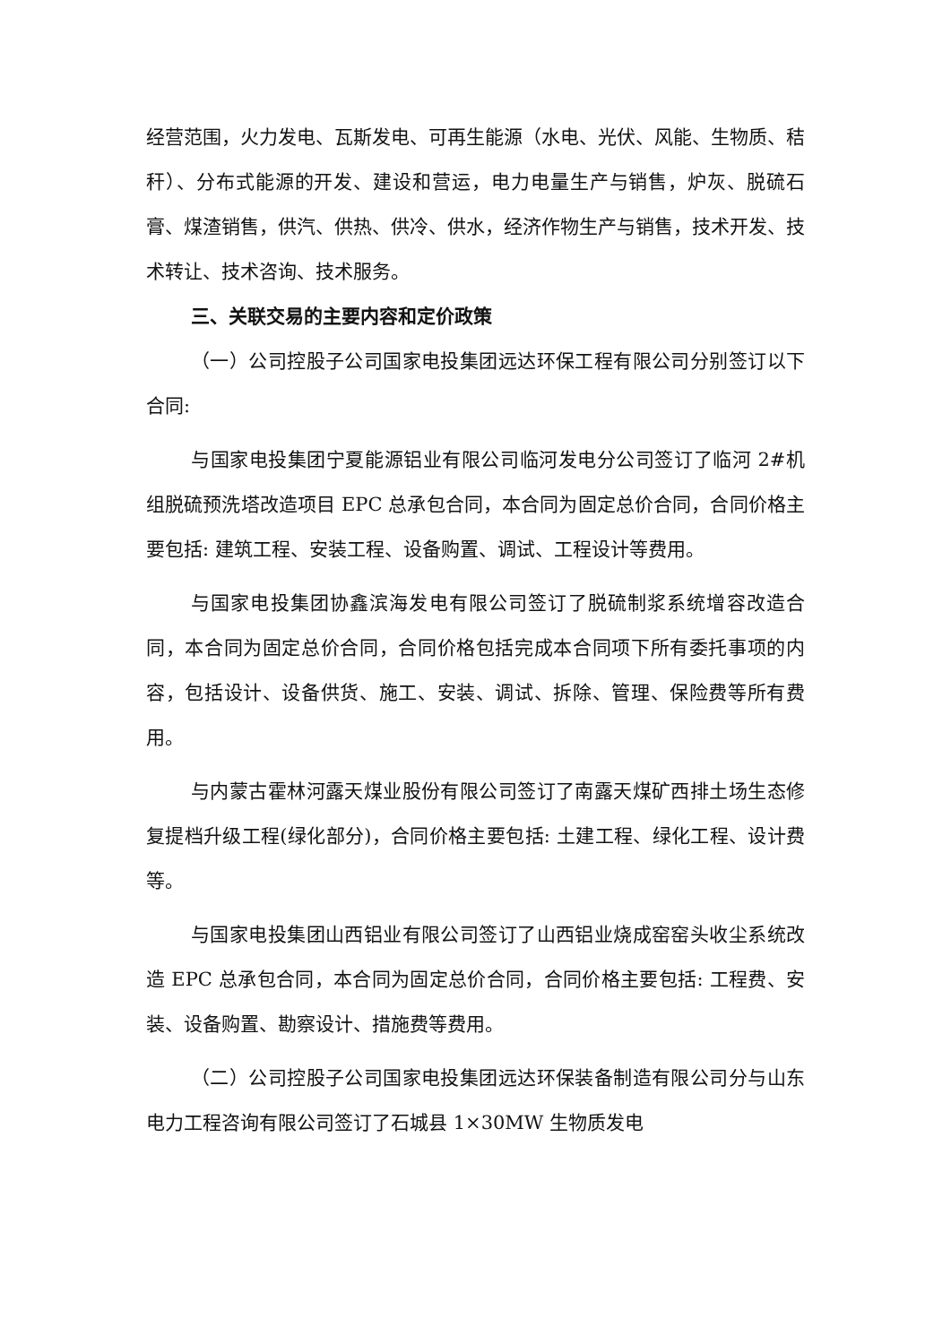经营范围，火力发电、瓦斯发电、可再生能源（水电、光伏、风能、生物质、秸秆）、分布式能源的开发、建设和营运，电力电量生产与销售，炉灰、脱硫石膏、煤渣销售，供汽、供热、供冷、供水，经济作物生产与销售，技术开发、技术转让、技术咨询、技术服务。
三、关联交易的主要内容和定价政策
（一）公司控股子公司国家电投集团远达环保工程有限公司分别签订以下合同:
与国家电投集团宁夏能源铝业有限公司临河发电分公司签订了临河 2#机组脱硫预洗塔改造项目 EPC 总承包合同，本合同为固定总价合同，合同价格主要包括: 建筑工程、安装工程、设备购置、调试、工程设计等费用。
与国家电投集团协鑫滨海发电有限公司签订了脱硫制浆系统增容改造合同，本合同为固定总价合同，合同价格包括完成本合同项下所有委托事项的内容，包括设计、设备供货、施工、安装、调试、拆除、管理、保险费等所有费用。
与内蒙古霍林河露天煤业股份有限公司签订了南露天煤矿西排土场生态修复提档升级工程(绿化部分)，合同价格主要包括: 土建工程、绿化工程、设计费等。
与国家电投集团山西铝业有限公司签订了山西铝业烧成窑窑头收尘系统改造 EPC 总承包合同，本合同为固定总价合同，合同价格主要包括: 工程费、安装、设备购置、勘察设计、措施费等费用。
（二）公司控股子公司国家电投集团远达环保装备制造有限公司分与山东电力工程咨询有限公司签订了石城县 1×30MW 生物质发电